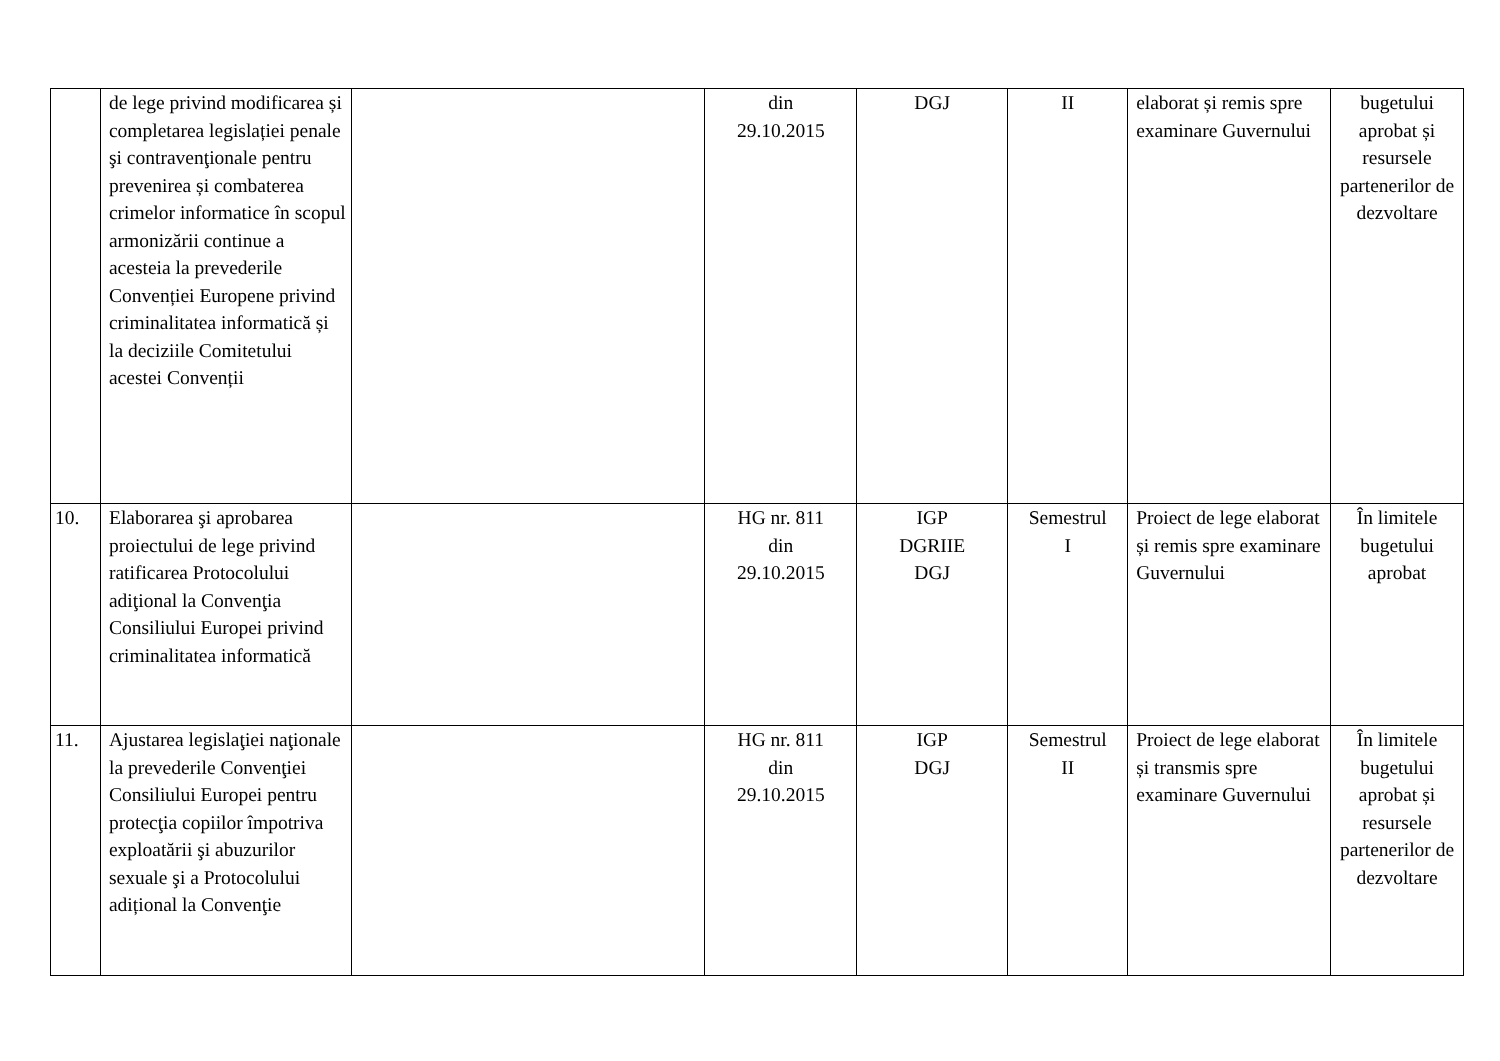| | de lege privind modificarea și completarea legislației penale şi contravenţionale pentru prevenirea și combaterea crimelor informatice în scopul armonizării continue a acesteia la prevederile Convenției Europene privind criminalitatea informatică și la deciziile Comitetului acestei Convenții | | din 29.10.2015 | DGJ | II | elaborat și remis spre examinare Guvernului | bugetului aprobat și resursele partenerilor de dezvoltare |
| 10. | Elaborarea şi aprobarea proiectului de lege privind ratificarea Protocolului adiţional la Convenţia Consiliului Europei privind criminalitatea informatică | | HG nr. 811 din 29.10.2015 | IGP DGRIIE DGJ | Semestrul I | Proiect de lege elaborat și remis spre examinare Guvernului | În limitele bugetului aprobat |
| 11. | Ajustarea legislaţiei naţionale la prevederile Convenţiei Consiliului Europei pentru protecţia copiilor împotriva exploatării şi abuzurilor sexuale şi a Protocolului adițional la Convenţie | | HG nr. 811 din 29.10.2015 | IGP DGJ | Semestrul II | Proiect de lege elaborat și transmis spre examinare Guvernului | În limitele bugetului aprobat și resursele partenerilor de dezvoltare |